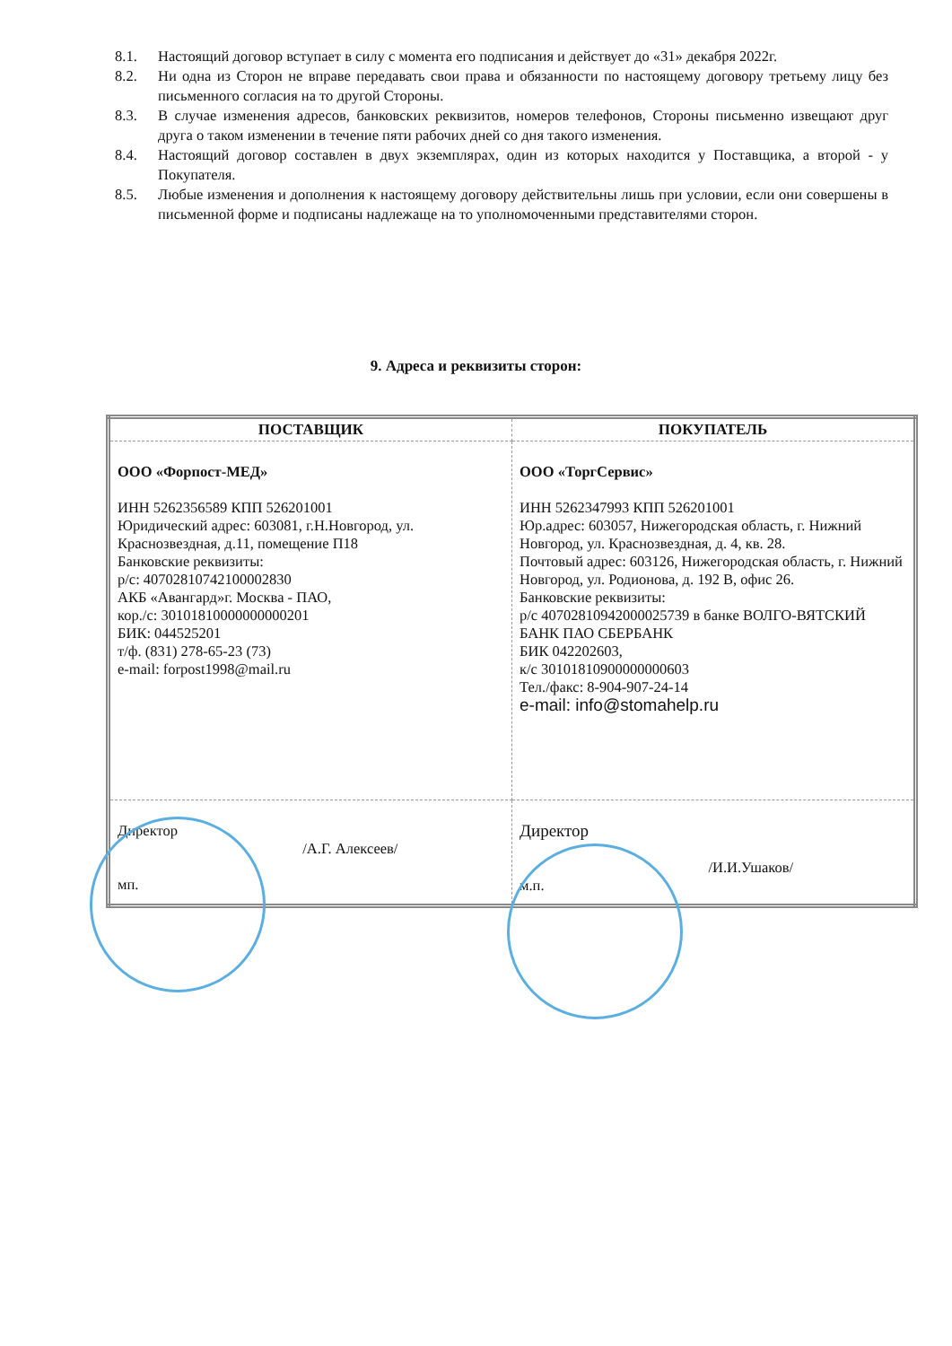8.1. Настоящий договор вступает в силу с момента его подписания и действует до «31» декабря 2022г.
8.2. Ни одна из Сторон не вправе передавать свои права и обязанности по настоящему договору третьему лицу без письменного согласия на то другой Стороны.
8.3. В случае изменения адресов, банковских реквизитов, номеров телефонов, Стороны письменно извещают друг друга о таком изменении в течение пяти рабочих дней со дня такого изменения.
8.4. Настоящий договор составлен в двух экземплярах, один из которых находится у Поставщика, а второй - у Покупателя.
8.5. Любые изменения и дополнения к настоящему договору действительны лишь при условии, если они совершены в письменной форме и подписаны надлежаще на то уполномоченными представителями сторон.
9. Адреса и реквизиты сторон:
| ПОСТАВЩИК | ПОКУПАТЕЛЬ |
| --- | --- |
| ООО «Форпост-МЕД» ИНН 5262356589 КПП 526201001 Юридический адрес: 603081, г.Н.Новгород, ул. Краснозвездная, д.11, помещение П18 Банковские реквизиты: р/с: 40702810742100002830 АКБ «Авангард»г. Москва - ПАО, кор./с: 30101810000000000201 БИК: 044525201 т/ф. (831) 278-65-23 (73) e-mail: forpost1998@mail.ru | ООО «ТоргСервис» ИНН 5262347993 КПП 526201001 Юр.адрес: 603057, Нижегородская область, г. Нижний Новгород, ул. Краснозвездная, д. 4, кв. 28. Почтовый адрес: 603126, Нижегородская область, г. Нижний Новгород, ул. Родионова, д. 192 В, офис 26. Банковские реквизиты: р/с 40702810942000025739 в банке ВОЛГО-ВЯТСКИЙ БАНК ПАО СБЕРБАНК БИК 042202603, к/с 30101810900000000603 Тел./факс: 8-904-907-24-14 e-mail: info@stomahelp.ru |
| Директор /А.Г. Алексеев/ мп. | Директор /И.И.Ушаков/ м.п. |